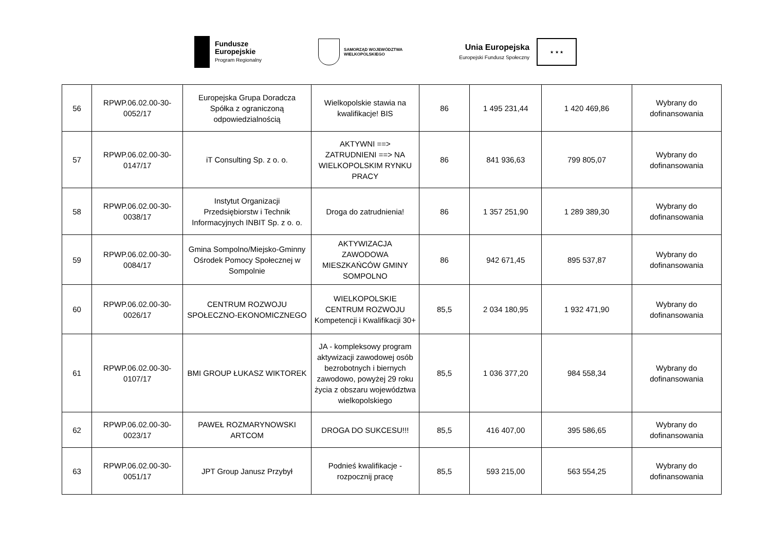Fundusze
Europejskie
Program Regionalny
SAMORZĄD WOJEWÓDZTWA
WIELKOPOLSKIEGO
Unia Europejska
Europejski Fundusz Społeczny
★ ★ ★
| 56 | RPWP.06.02.00-30-0052/17 | Europejska Grupa Doradcza Spółka z ograniczoną odpowiedzialnością | Wielkopolskie stawia na kwalifikacje! BIS | 86 | 1 495 231,44 | 1 420 469,86 | Wybrany do dofinansowania |
| 57 | RPWP.06.02.00-30-0147/17 | iT Consulting Sp. z o. o. | AKTYWNI ==> ZATRUDNIENI ==> NA WIELKOPOLSKIM RYNKU PRACY | 86 | 841 936,63 | 799 805,07 | Wybrany do dofinansowania |
| 58 | RPWP.06.02.00-30-0038/17 | Instytut Organizacji Przedsiębiorstw i Technik Informacyjnych INBIT Sp. z o. o. | Droga do zatrudnienia! | 86 | 1 357 251,90 | 1 289 389,30 | Wybrany do dofinansowania |
| 59 | RPWP.06.02.00-30-0084/17 | Gmina Sompolno/Miejsko-Gminny Ośrodek Pomocy Społecznej w Sompolnie | AKTYWIZACJA ZAWODOWA MIESZKAŃCÓW GMINY SOMPOLNO | 86 | 942 671,45 | 895 537,87 | Wybrany do dofinansowania |
| 60 | RPWP.06.02.00-30-0026/17 | CENTRUM ROZWOJU SPOŁECZNO-EKONOMICZNEGO | WIELKOPOLSKIE CENTRUM ROZWOJU Kompetencji i Kwalifikacji 30+ | 85,5 | 2 034 180,95 | 1 932 471,90 | Wybrany do dofinansowania |
| 61 | RPWP.06.02.00-30-0107/17 | BMI GROUP ŁUKASZ WIKTOREK | JA - kompleksowy program aktywizacji zawodowej osób bezrobotnych i biernych zawodowo, powyżej 29 roku życia z obszaru województwa wielkopolskiego | 85,5 | 1 036 377,20 | 984 558,34 | Wybrany do dofinansowania |
| 62 | RPWP.06.02.00-30-0023/17 | PAWEŁ ROZMARYNOWSKI ARTCOM | DROGA DO SUKCESU!!! | 85,5 | 416 407,00 | 395 586,65 | Wybrany do dofinansowania |
| 63 | RPWP.06.02.00-30-0051/17 | JPT Group Janusz Przybył | Podnieś kwalifikacje - rozpocznij pracę | 85,5 | 593 215,00 | 563 554,25 | Wybrany do dofinansowania |